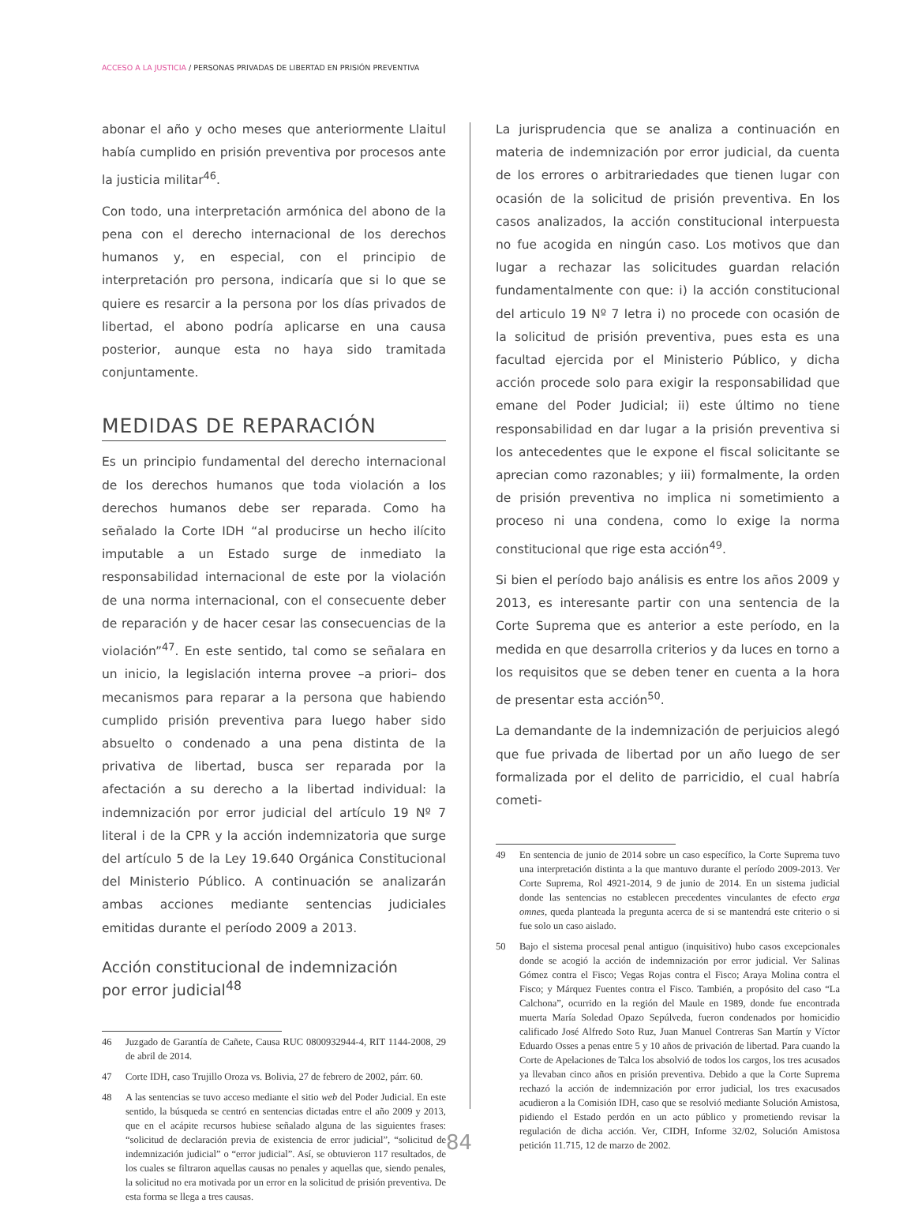ACCESO A LA JUSTICIA / PERSONAS PRIVADAS DE LIBERTAD EN PRISIÓN PREVENTIVA
abonar el año y ocho meses que anteriormente Llaitul había cumplido en prisión preventiva por procesos ante la justicia militar<sup>46</sup>.
Con todo, una interpretación armónica del abono de la pena con el derecho internacional de los derechos humanos y, en especial, con el principio de interpretación pro persona, indicaría que si lo que se quiere es resarcir a la persona por los días privados de libertad, el abono podría aplicarse en una causa posterior, aunque esta no haya sido tramitada conjuntamente.
MEDIDAS DE REPARACIÓN
Es un principio fundamental del derecho internacional de los derechos humanos que toda violación a los derechos humanos debe ser reparada. Como ha señalado la Corte IDH “al producirse un hecho ilícito imputable a un Estado surge de inmediato la responsabilidad internacional de este por la violación de una norma internacional, con el consecuente deber de reparación y de hacer cesar las consecuencias de la violación”<sup>47</sup>. En este sentido, tal como se señalara en un inicio, la legislación interna provee –a priori– dos mecanismos para reparar a la persona que habiendo cumplido prisión preventiva para luego haber sido absuelto o condenado a una pena distinta de la privativa de libertad, busca ser reparada por la afectación a su derecho a la libertad individual: la indemnización por error judicial del artículo 19 Nº 7 literal i de la CPR y la acción indemnizatoria que surge del artículo 5 de la Ley 19.640 Orgánica Constitucional del Ministerio Público. A continuación se analizarán ambas acciones mediante sentencias judiciales emitidas durante el período 2009 a 2013.
Acción constitucional de indemnización
por error judicial<sup>48</sup>
46 Juzgado de Garantía de Cañete, Causa RUC 0800932944-4, RIT 1144-2008, 29 de abril de 2014.
47 Corte IDH, caso Trujillo Oroza vs. Bolivia, 27 de febrero de 2002, párr. 60.
48 A las sentencias se tuvo acceso mediante el sitio web del Poder Judicial. En este sentido, la búsqueda se centró en sentencias dictadas entre el año 2009 y 2013, que en el acápite recursos hubiese señalado alguna de las siguientes frases: “solicitud de declaración previa de existencia de error judicial”, “solicitud de indemnización judicial” o “error judicial”. Así, se obtuvieron 117 resultados, de los cuales se filtraron aquellas causas no penales y aquellas que, siendo penales, la solicitud no era motivada por un error en la solicitud de prisión preventiva. De esta forma se llega a tres causas.
La jurisprudencia que se analiza a continuación en materia de indemnización por error judicial, da cuenta de los errores o arbitrariedades que tienen lugar con ocasión de la solicitud de prisión preventiva. En los casos analizados, la acción constitucional interpuesta no fue acogida en ningún caso. Los motivos que dan lugar a rechazar las solicitudes guardan relación fundamentalmente con que: i) la acción constitucional del articulo 19 Nº 7 letra i) no procede con ocasión de la solicitud de prisión preventiva, pues esta es una facultad ejercida por el Ministerio Público, y dicha acción procede solo para exigir la responsabilidad que emane del Poder Judicial; ii) este último no tiene responsabilidad en dar lugar a la prisión preventiva si los antecedentes que le expone el fiscal solicitante se aprecian como razonables; y iii) formalmente, la orden de prisión preventiva no implica ni sometimiento a proceso ni una condena, como lo exige la norma constitucional que rige esta acción<sup>49</sup>.
Si bien el período bajo análisis es entre los años 2009 y 2013, es interesante partir con una sentencia de la Corte Suprema que es anterior a este período, en la medida en que desarrolla criterios y da luces en torno a los requisitos que se deben tener en cuenta a la hora de presentar esta acción<sup>50</sup>.
La demandante de la indemnización de perjuicios alegó que fue privada de libertad por un año luego de ser formalizada por el delito de parricidio, el cual habría cometi-
49 En sentencia de junio de 2014 sobre un caso específico, la Corte Suprema tuvo una interpretación distinta a la que mantuvo durante el período 2009-2013. Ver Corte Suprema, Rol 4921-2014, 9 de junio de 2014. En un sistema judicial donde las sentencias no establecen precedentes vinculantes de efecto erga omnes, queda planteada la pregunta acerca de si se mantendrá este criterio o si fue solo un caso aislado.
50 Bajo el sistema procesal penal antiguo (inquisitivo) hubo casos excepcionales donde se acogió la acción de indemnización por error judicial. Ver Salinas Gómez contra el Fisco; Vegas Rojas contra el Fisco; Araya Molina contra el Fisco; y Márquez Fuentes contra el Fisco. También, a propósito del caso “La Calchona”, ocurrido en la región del Maule en 1989, donde fue encontrada muerta María Soledad Opazo Sepúlveda, fueron condenados por homicidio calificado José Alfredo Soto Ruz, Juan Manuel Contreras San Martín y Víctor Eduardo Osses a penas entre 5 y 10 años de privación de libertad. Para cuando la Corte de Apelaciones de Talca los absolvió de todos los cargos, los tres acusados ya llevaban cinco años en prisión preventiva. Debido a que la Corte Suprema rechazó la acción de indemnización por error judicial, los tres exacusados acudieron a la Comisión IDH, caso que se resolvió mediante Solución Amistosa, pidiendo el Estado perdón en un acto público y prometiendo revisar la regulación de dicha acción. Ver, CIDH, Informe 32/02, Solución Amistosa petición 11.715, 12 de marzo de 2002.
84